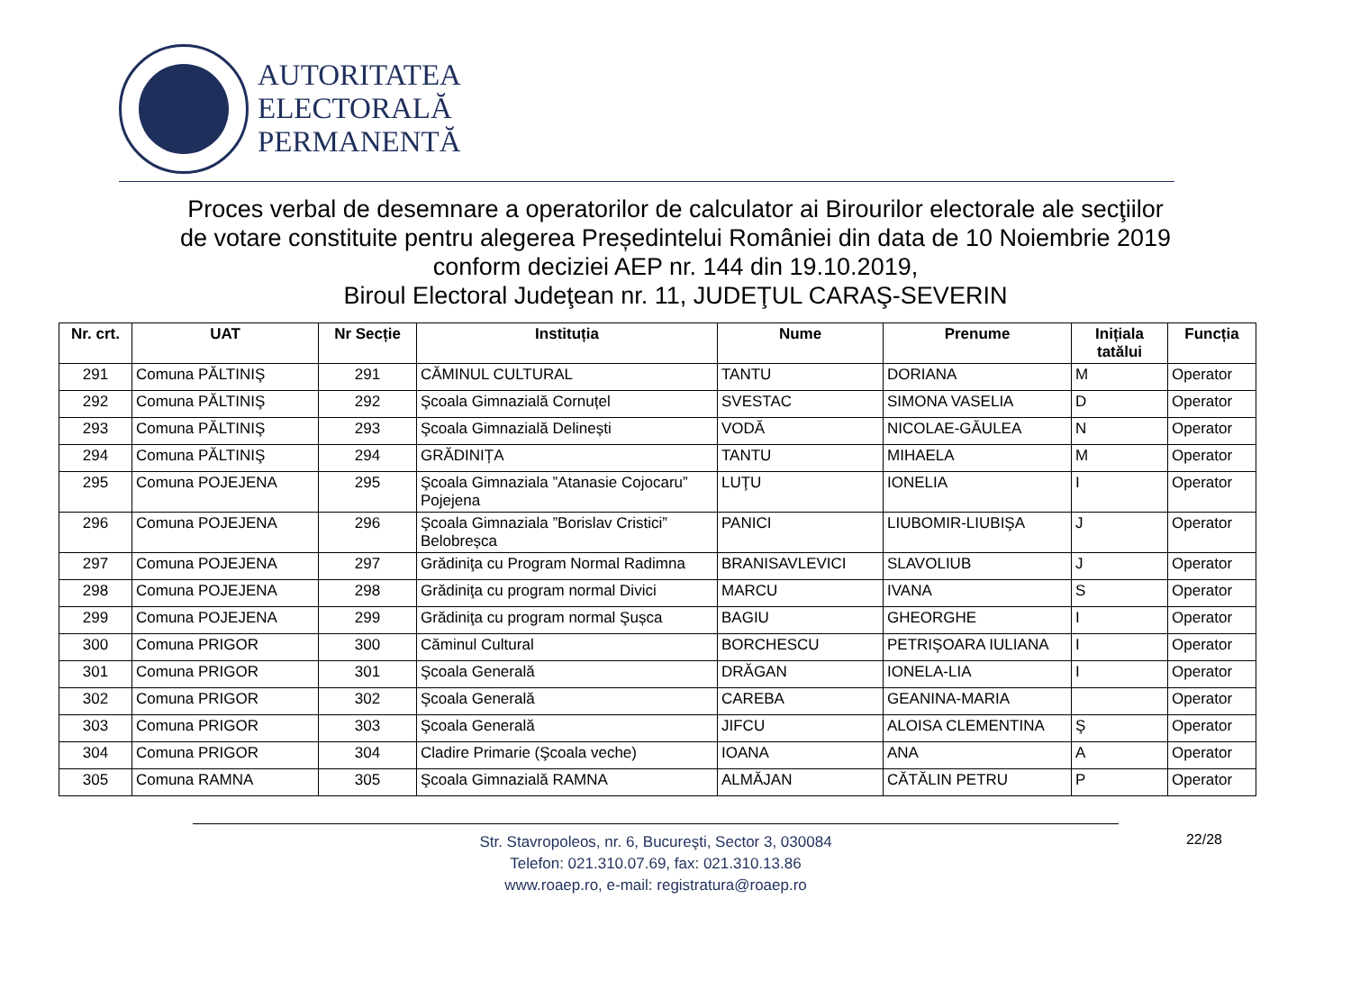AUTORITATEA
ELECTORALĂ
PERMANENTĂ
Proces verbal de desemnare a operatorilor de calculator ai Birourilor electorale ale secţiilor
de votare constituite pentru alegerea Președintelui României din data de 10 Noiembrie 2019
conform deciziei AEP nr. 144 din 19.10.2019,
Biroul Electoral Judeţean nr. 11, JUDEŢUL CARAŞ-SEVERIN
| Nr. crt. | UAT | Nr Secție | Instituția | Nume | Prenume | Inițiala tatălui | Funcția |
| --- | --- | --- | --- | --- | --- | --- | --- |
| 291 | Comuna PĂLTINIŞ | 291 | CĂMINUL CULTURAL | TANTU | DORIANA | M | Operator |
| 292 | Comuna PĂLTINIŞ | 292 | Şcoala Gimnazială Cornuțel | SVESTAC | SIMONA VASELIA | D | Operator |
| 293 | Comuna PĂLTINIŞ | 293 | Şcoala Gimnazială Delinești | VODĂ | NICOLAE-GĂULEA | N | Operator |
| 294 | Comuna PĂLTINIŞ | 294 | GRĂDINIȚA | TANTU | MIHAELA | M | Operator |
| 295 | Comuna POJEJENA | 295 | Şcoala Gimnaziala ”Atanasie Cojocaru” Pojejena | LUŢU | IONELIA | I | Operator |
| 296 | Comuna POJEJENA | 296 | Şcoala Gimnaziala ”Borislav Cristici” Belobreșca | PANICI | LIUBOMIR-LIUBIŞA | J | Operator |
| 297 | Comuna POJEJENA | 297 | Grădiniţa cu Program Normal Radimna | BRANISAVLEVICI | SLAVOLIUB | J | Operator |
| 298 | Comuna POJEJENA | 298 | Grădiniţa cu program normal Divici | MARCU | IVANA | S | Operator |
| 299 | Comuna POJEJENA | 299 | Grădiniţa cu program normal Şușca | BAGIU | GHEORGHE | I | Operator |
| 300 | Comuna PRIGOR | 300 | Căminul Cultural | BORCHESCU | PETRIŞOARA IULIANA | I | Operator |
| 301 | Comuna PRIGOR | 301 | Şcoala Generală | DRĂGAN | IONELA-LIA | I | Operator |
| 302 | Comuna PRIGOR | 302 | Şcoala Generală | CAREBA | GEANINA-MARIA | | Operator |
| 303 | Comuna PRIGOR | 303 | Şcoala Generală | JIFCU | ALOISA CLEMENTINA | Ş | Operator |
| 304 | Comuna PRIGOR | 304 | Cladire Primarie (Şcoala veche) | IOANA | ANA | A | Operator |
| 305 | Comuna RAMNA | 305 | Şcoala Gimnazială RAMNA | ALMĂJAN | CĂTĂLIN PETRU | P | Operator |
22/28
Str. Stavropoleos, nr. 6, Bucureşti, Sector 3, 030084
Telefon: 021.310.07.69, fax: 021.310.13.86
www.roaep.ro, e-mail: registratura@roaep.ro